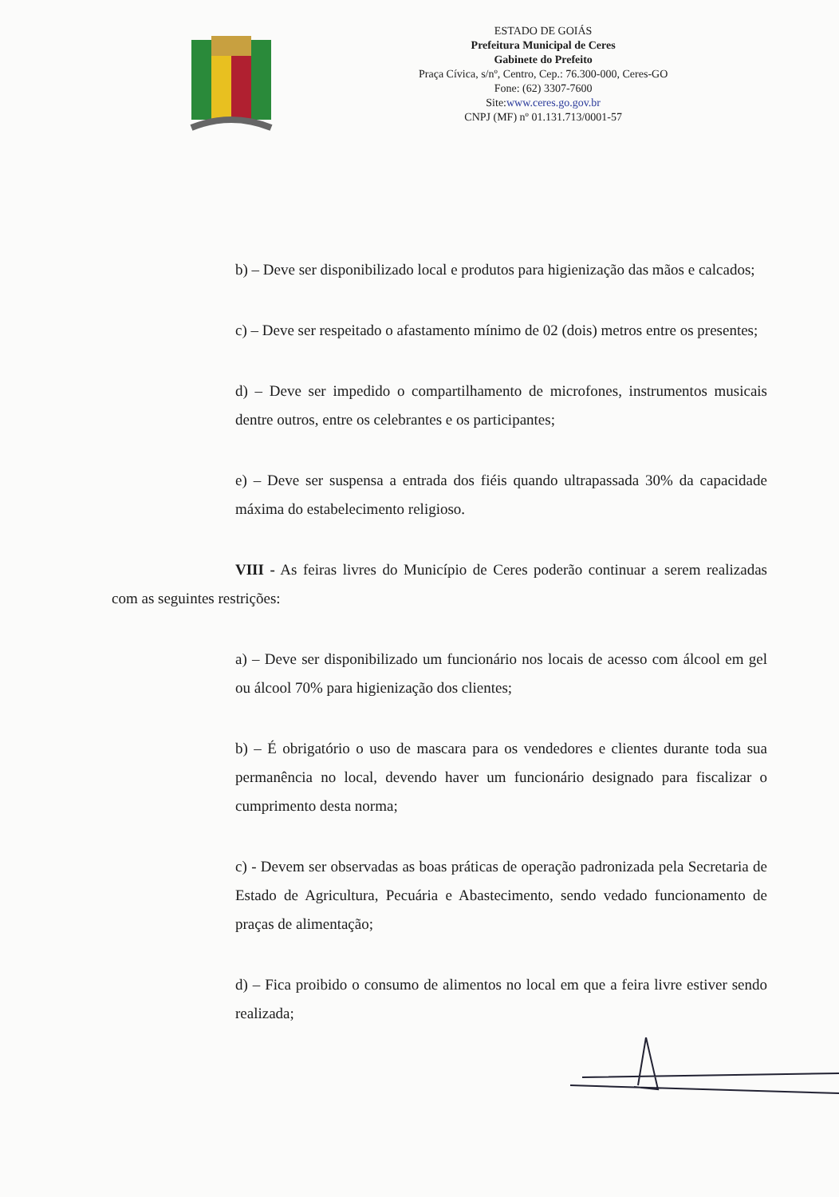ESTADO DE GOIÁS
Prefeitura Municipal de Ceres
Gabinete do Prefeito
Praça Cívica, s/nº, Centro, Cep.: 76.300-000, Ceres-GO
Fone: (62) 3307-7600
Site:www.ceres.go.gov.br
CNPJ (MF) nº 01.131.713/0001-57
b) – Deve ser disponibilizado local e produtos para higienização das mãos e calcados;
c) – Deve ser respeitado o afastamento mínimo de 02 (dois) metros entre os presentes;
d) – Deve ser impedido o compartilhamento de microfones, instrumentos musicais dentre outros, entre os celebrantes e os participantes;
e) – Deve ser suspensa a entrada dos fiéis quando ultrapassada 30% da capacidade máxima do estabelecimento religioso.
VIII - As feiras livres do Município de Ceres poderão continuar a serem realizadas com as seguintes restrições:
a) – Deve ser disponibilizado um funcionário nos locais de acesso com álcool em gel ou álcool 70% para higienização dos clientes;
b) – É obrigatório o uso de mascara para os vendedores e clientes durante toda sua permanência no local, devendo haver um funcionário designado para fiscalizar o cumprimento desta norma;
c) - Devem ser observadas as boas práticas de operação padronizada pela Secretaria de Estado de Agricultura, Pecuária e Abastecimento, sendo vedado funcionamento de praças de alimentação;
d) – Fica proibido o consumo de alimentos no local em que a feira livre estiver sendo realizada;